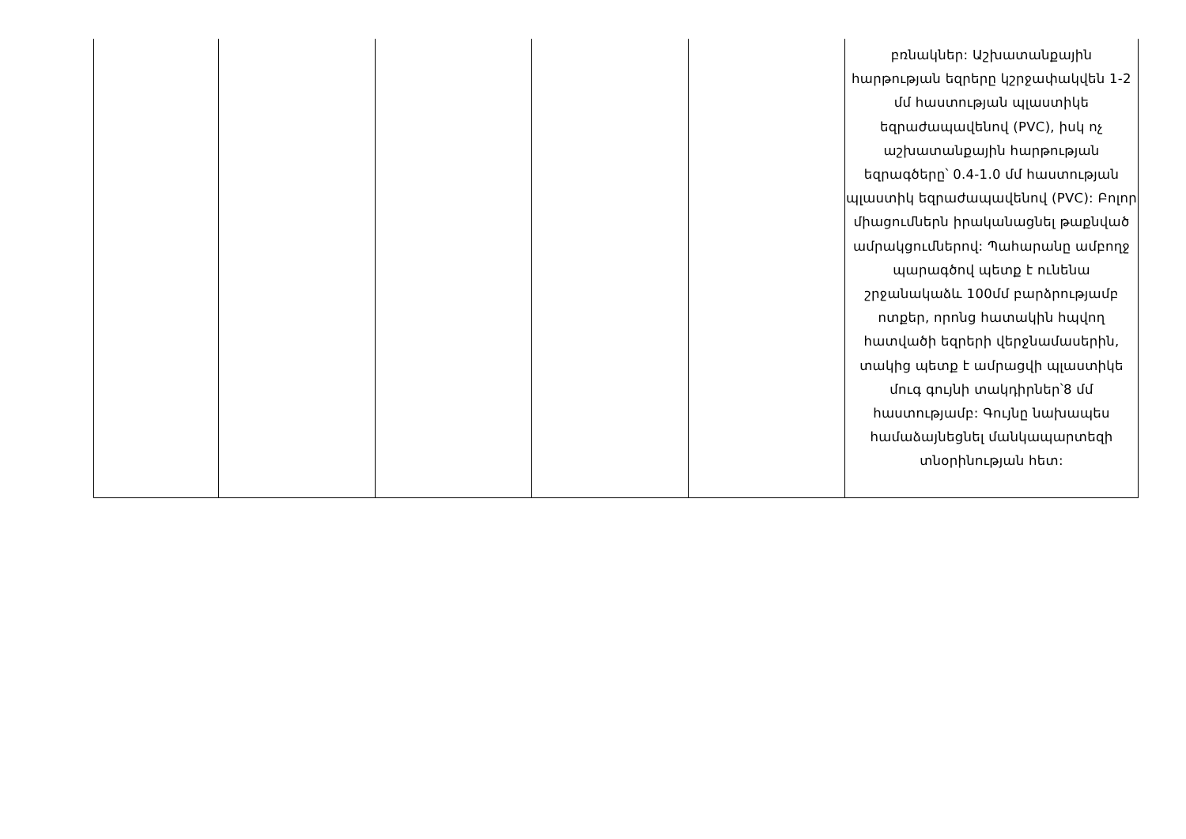| | | | | | բռնակներ: Աշխատանքային հարթության եզրերը կշրջափակվեն 1-2 մմ հաստության պլաստիկե եզրաժապավենով (PVC), իսկ ոչ աշխատանքային հարթության եզրագծերը՝ 0.4-1.0 մմ հաստության պլաստիկ եզրաժապավենով (PVC): Բոլոր միացումներն իրականացնել թաքնված ամրակցումներով: Պահարանը ամբողջ պարագծով պետք է ունենա շրջանակաձև 100մմ բարձրությամբ ոտքեր, որոնց հատակին հպվող հատվածի եզրերի վերջնամասերին, տակից պետք է ամրացվի պլաստիկե մուգ գույնի տակդիրներ՝8 մմ հաստությամբ: Գույնը նախապես համաձայնեցնել մանկապարտեզի տնօրինության հետ: |